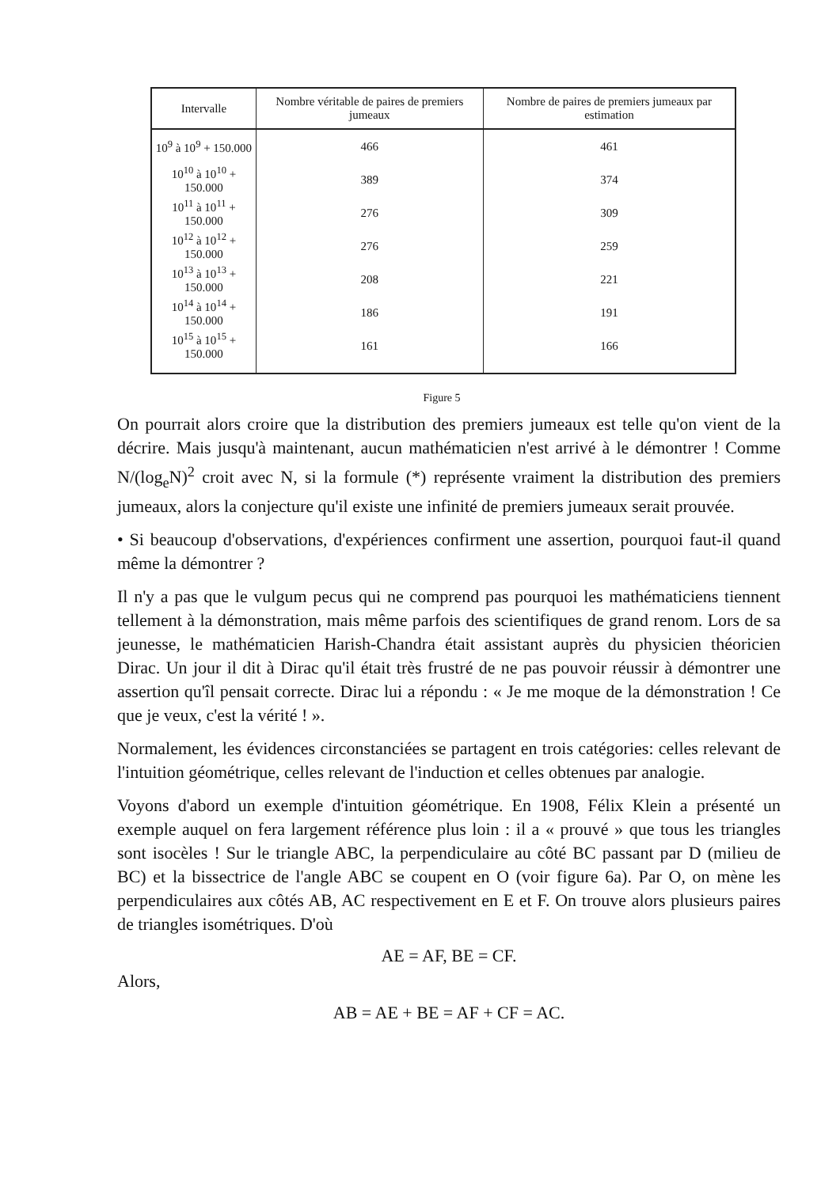| Intervalle | Nombre véritable de paires de premiers jumeaux | Nombre de paires de premiers jumeaux par estimation |
| --- | --- | --- |
| 10<sup>9</sup> à 10<sup>9</sup> + 150.000 | 466 | 461 |
| 10<sup>10</sup> à 10<sup>10</sup> + 150.000 | 389 | 374 |
| 10<sup>11</sup> à 10<sup>11</sup> + 150.000 | 276 | 309 |
| 10<sup>12</sup> à 10<sup>12</sup> + 150.000 | 276 | 259 |
| 10<sup>13</sup> à 10<sup>13</sup> + 150.000 | 208 | 221 |
| 10<sup>14</sup> à 10<sup>14</sup> + 150.000 | 186 | 191 |
| 10<sup>15</sup> à 10<sup>15</sup> + 150.000 | 161 | 166 |
Figure 5
On pourrait alors croire que la distribution des premiers jumeaux est telle qu'on vient de la décrire. Mais jusqu'à maintenant, aucun mathématicien n'est arrivé à le démontrer ! Comme N/(log<sub>e</sub>N)<sup>2</sup> croit avec N, si la formule (*) représente vraiment la distribution des premiers jumeaux, alors la conjecture qu'il existe une infinité de premiers jumeaux serait prouvée.
• Si beaucoup d'observations, d'expériences confirment une assertion, pourquoi faut-il quand même la démontrer ?
Il n'y a pas que le vulgum pecus qui ne comprend pas pourquoi les mathématiciens tiennent tellement à la démonstration, mais même parfois des scientifiques de grand renom. Lors de sa jeunesse, le mathématicien Harish-Chandra était assistant auprès du physicien théoricien Dirac. Un jour il dit à Dirac qu'il était très frustré de ne pas pouvoir réussir à démontrer une assertion qu'îl pensait correcte. Dirac lui a répondu : « Je me moque de la démonstration ! Ce que je veux, c'est la vérité ! ».
Normalement, les évidences circonstanciées se partagent en trois catégories: celles relevant de l'intuition géométrique, celles relevant de l'induction et celles obtenues par analogie.
Voyons d'abord un exemple d'intuition géométrique. En 1908, Félix Klein a présenté un exemple auquel on fera largement référence plus loin : il a « prouvé » que tous les triangles sont isocèles ! Sur le triangle ABC, la perpendiculaire au côté BC passant par D (milieu de BC) et la bissectrice de l'angle ABC se coupent en O (voir figure 6a). Par O, on mène les perpendiculaires aux côtés AB, AC respectivement en E et F. On trouve alors plusieurs paires de triangles isométriques. D'où
AE = AF, BE = CF.
Alors,
AB = AE + BE = AF + CF = AC.